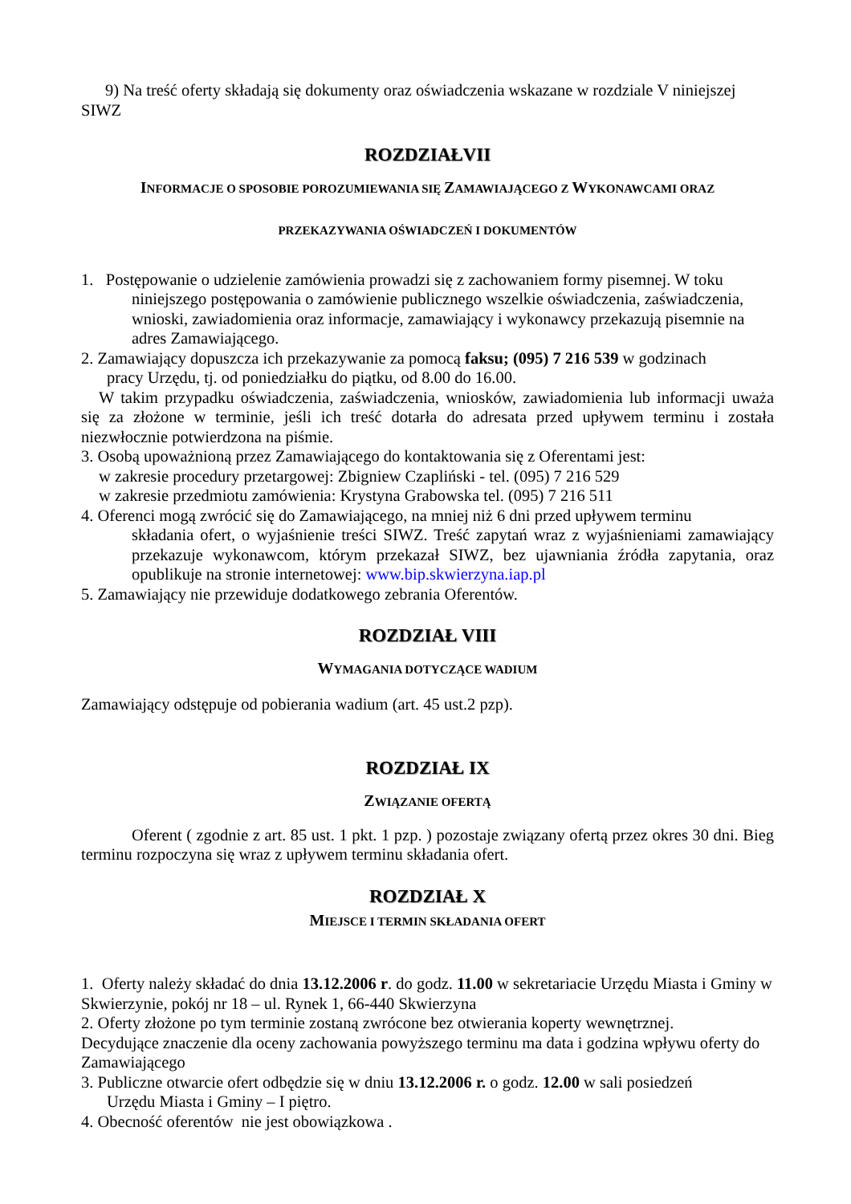9) Na treść oferty składają się dokumenty oraz oświadczenia wskazane w rozdziale V niniejszej SIWZ
ROZDZIAŁVII
INFORMACJE O SPOSOBIE POROZUMIEWANIA SIĘ ZAMAWIAJĄCEGO Z WYKONAWCAMI ORAZ
PRZEKAZYWANIA OŚWIADCZEŃ I DOKUMENTÓW
1. Postępowanie o udzielenie zamówienia prowadzi się z zachowaniem formy pisemnej. W toku
niniejszego postępowania o zamówienie publicznego wszelkie oświadczenia, zaświadczenia, wnioski, zawiadomienia oraz informacje, zamawiający i wykonawcy przekazują pisemnie na adres Zamawiającego.
2. Zamawiający dopuszcza ich przekazywanie za pomocą faksu; (095) 7 216 539 w godzinach
pracy Urzędu, tj. od poniedziałku do piątku, od 8.00 do 16.00.
W takim przypadku oświadczenia, zaświadczenia, wniosków, zawiadomienia lub informacji uważa się za złożone w terminie, jeśli ich treść dotarła do adresata przed upływem terminu i została niezwłocznie potwierdzona na piśmie.
3. Osobą upoważnioną przez Zamawiającego do kontaktowania się z Oferentami jest:
w zakresie procedury przetargowej: Zbigniew Czapliński - tel. (095) 7 216 529
w zakresie przedmiotu zamówienia: Krystyna Grabowska tel. (095) 7 216 511
4. Oferenci mogą zwrócić się do Zamawiającego, na mniej niż 6 dni przed upływem terminu
składania ofert, o wyjaśnienie treści SIWZ. Treść zapytań wraz z wyjaśnieniami zamawiający przekazuje wykonawcom, którym przekazał SIWZ, bez ujawniania źródła zapytania, oraz opublikuje na stronie internetowej: www.bip.skwierzyna.iap.pl
5. Zamawiający nie przewiduje dodatkowego zebrania Oferentów.
ROZDZIAŁ VIII
WYMAGANIA DOTYCZĄCE WADIUM
Zamawiający odstępuje od pobierania wadium (art. 45 ust.2 pzp).
ROZDZIAŁ IX
ZWIĄZANIE OFERTĄ
Oferent ( zgodnie z art. 85 ust. 1 pkt. 1 pzp. ) pozostaje związany ofertą przez okres 30 dni. Bieg terminu rozpoczyna się wraz z upływem terminu składania ofert.
ROZDZIAŁ X
MIEJSCE I TERMIN SKŁADANIA OFERT
1. Oferty należy składać do dnia 13.12.2006 r. do godz. 11.00 w sekretariacie Urzędu Miasta i Gminy w Skwierzynie, pokój nr 18 – ul. Rynek 1, 66-440 Skwierzyna
2. Oferty złożone po tym terminie zostaną zwrócone bez otwierania koperty wewnętrznej.
Decydujące znaczenie dla oceny zachowania powyższego terminu ma data i godzina wpływu oferty do Zamawiającego
3. Publiczne otwarcie ofert odbędzie się w dniu 13.12.2006 r. o godz. 12.00 w sali posiedzeń
Urzędu Miasta i Gminy – I piętro.
4. Obecność oferentów nie jest obowiązkowa .